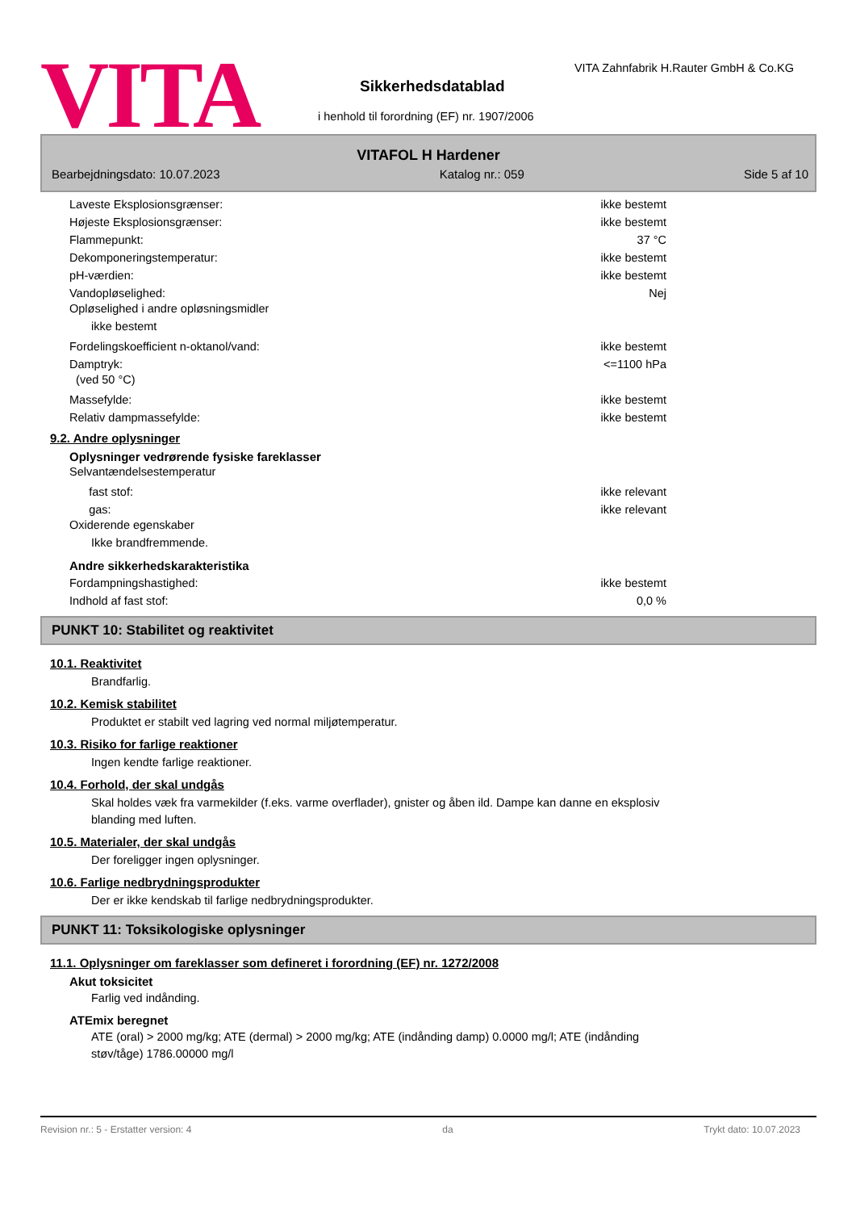VITA
VITA Zahnfabrik H.Rauter GmbH & Co.KG
Sikkerhedsdatablad
i henhold til forordning (EF) nr. 1907/2006
VITAFOL H Hardener
Bearbejdningsdato: 10.07.2023 Katalog nr.: 059 Side 5 af 10
Laveste Eksplosionsgrænser: ikke bestemt
Højeste Eksplosionsgrænser: ikke bestemt
Flammepunkt: 37 °C
Dekomponeringstemperatur: ikke bestemt
pH-værdien: ikke bestemt
Vandopløselighed: Nej
Opløselighed i andre opløsningsmidler
ikke bestemt
Fordelingskoefficient n-oktanol/vand: ikke bestemt
Damptryk: <=1100 hPa
(ved 50 °C)
Massefylde: ikke bestemt
Relativ dampmassefylde: ikke bestemt
9.2. Andre oplysninger
Oplysninger vedrørende fysiske fareklasser
Selvantændelsestemperatur
fast stof: ikke relevant
gas: ikke relevant
Oxiderende egenskaber
Ikke brandfremmende.
Andre sikkerhedskarakteristika
Fordampningshastighed: ikke bestemt
Indhold af fast stof: 0,0 %
PUNKT 10: Stabilitet og reaktivitet
10.1. Reaktivitet
Brandfarlig.
10.2. Kemisk stabilitet
Produktet er stabilt ved lagring ved normal miljøtemperatur.
10.3. Risiko for farlige reaktioner
Ingen kendte farlige reaktioner.
10.4. Forhold, der skal undgås
Skal holdes væk fra varmekilder (f.eks. varme overflader), gnister og åben ild. Dampe kan danne en eksplosiv
blanding med luften.
10.5. Materialer, der skal undgås
Der foreligger ingen oplysninger.
10.6. Farlige nedbrydningsprodukter
Der er ikke kendskab til farlige nedbrydningsprodukter.
PUNKT 11: Toksikologiske oplysninger
11.1. Oplysninger om fareklasser som defineret i forordning (EF) nr. 1272/2008
Akut toksicitet
Farlig ved indånding.
ATEmix beregnet
ATE (oral) > 2000 mg/kg; ATE (dermal) > 2000 mg/kg; ATE (indånding damp) 0.0000 mg/l; ATE (indånding
støv/tåge) 1786.00000 mg/l
Revision nr.: 5 - Erstatter version: 4 da Trykt dato: 10.07.2023